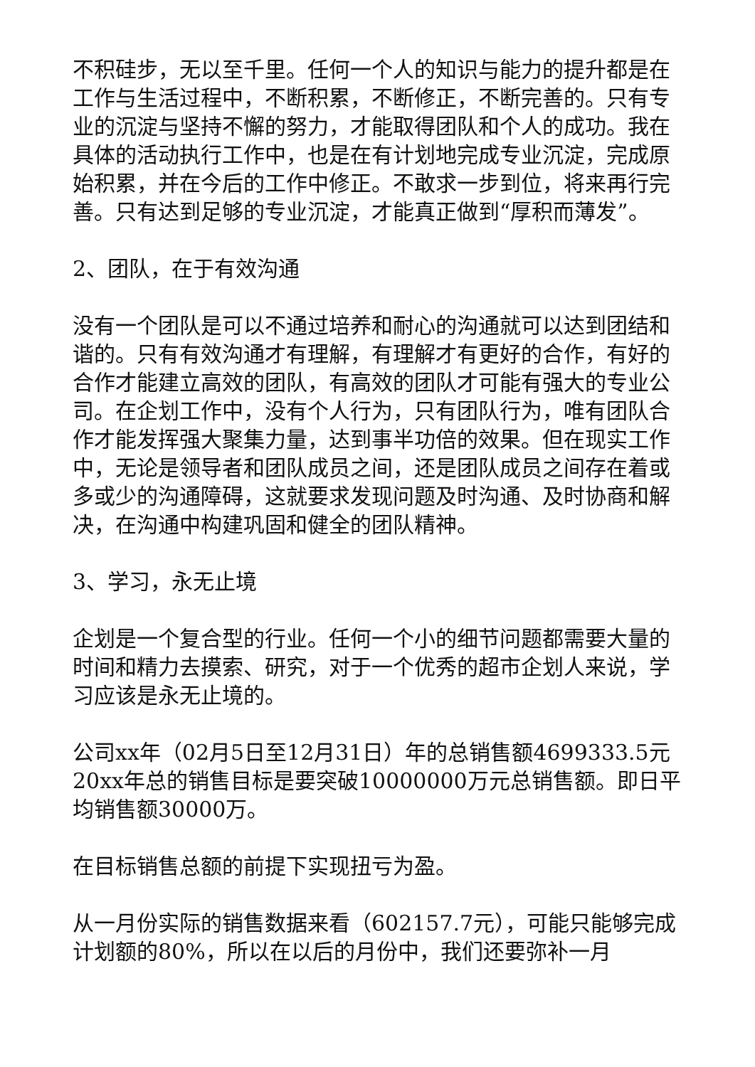不积硅步，无以至千里。任何一个人的知识与能力的提升都是在工作与生活过程中，不断积累，不断修正，不断完善的。只有专业的沉淀与坚持不懈的努力，才能取得团队和个人的成功。我在具体的活动执行工作中，也是在有计划地完成专业沉淀，完成原始积累，并在今后的工作中修正。不敢求一步到位，将来再行完善。只有达到足够的专业沉淀，才能真正做到“厚积而薄发”。
2、团队，在于有效沟通
没有一个团队是可以不通过培养和耐心的沟通就可以达到团结和谐的。只有有效沟通才有理解，有理解才有更好的合作，有好的合作才能建立高效的团队，有高效的团队才可能有强大的专业公司。在企划工作中，没有个人行为，只有团队行为，唯有团队合作才能发挥强大聚集力量，达到事半功倍的效果。但在现实工作中，无论是领导者和团队成员之间，还是团队成员之间存在着或多或少的沟通障碍，这就要求发现问题及时沟通、及时协商和解决，在沟通中构建巩固和健全的团队精神。
3、学习，永无止境
企划是一个复合型的行业。任何一个小的细节问题都需要大量的时间和精力去摸索、研究，对于一个优秀的超市企划人来说，学习应该是永无止境的。
公司xx年（02月5日至12月31日）年的总销售额4699333.5元20xx年总的销售目标是要突破10000000万元总销售额。即日平均销售额30000万。
在目标销售总额的前提下实现扭亏为盈。
从一月份实际的销售数据来看（602157.7元），可能只能够完成计划额的80%，所以在以后的月份中，我们还要弥补一月